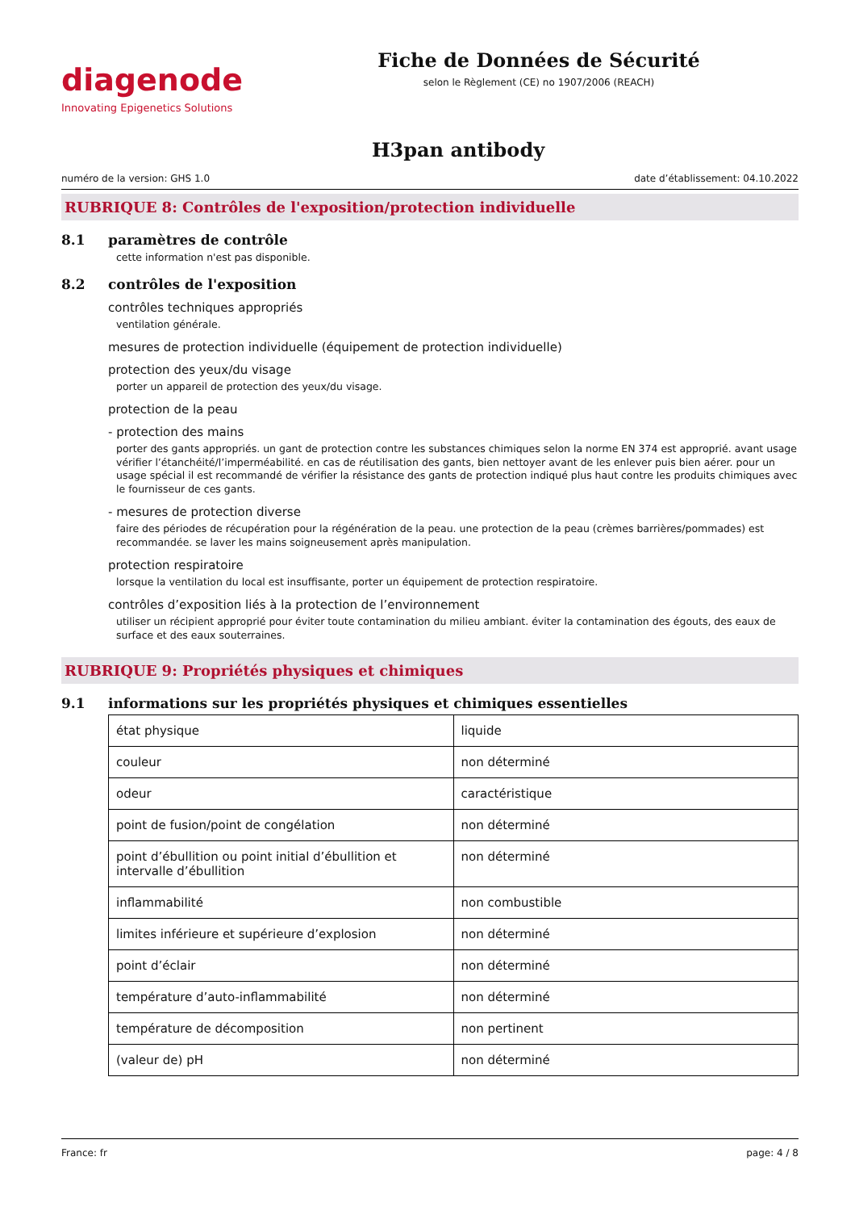diagenode
Innovating Epigenetics Solutions
Fiche de Données de Sécurité
selon le Règlement (CE) no 1907/2006 (REACH)
H3pan antibody
numéro de la version: GHS 1.0 date d’établissement: 04.10.2022
RUBRIQUE 8: Contrôles de l'exposition/protection individuelle
8.1 paramètres de contrôle
cette information n'est pas disponible.
8.2 contrôles de l'exposition
contrôles techniques appropriés
ventilation générale.
mesures de protection individuelle (équipement de protection individuelle)
protection des yeux/du visage
porter un appareil de protection des yeux/du visage.
protection de la peau
- protection des mains
porter des gants appropriés. un gant de protection contre les substances chimiques selon la norme EN 374 est approprié. avant usage vérifier l’étanchéité/l’imperméabilité. en cas de réutilisation des gants, bien nettoyer avant de les enlever puis bien aérer. pour un usage spécial il est recommandé de vérifier la résistance des gants de protection indiqué plus haut contre les produits chimiques avec le fournisseur de ces gants.
- mesures de protection diverse
faire des périodes de récupération pour la régénération de la peau. une protection de la peau (crèmes barrières/pommades) est recommandée. se laver les mains soigneusement après manipulation.
protection respiratoire
lorsque la ventilation du local est insuffisante, porter un équipement de protection respiratoire.
contrôles d’exposition liés à la protection de l’environnement
utiliser un récipient approprié pour éviter toute contamination du milieu ambiant. éviter la contamination des égouts, des eaux de surface et des eaux souterraines.
RUBRIQUE 9: Propriétés physiques et chimiques
9.1 informations sur les propriétés physiques et chimiques essentielles
| état physique | liquide |
| couleur | non déterminé |
| odeur | caractéristique |
| point de fusion/point de congélation | non déterminé |
| point d’ébullition ou point initial d’ébullition et intervalle d’ébullition | non déterminé |
| inflammabilité | non combustible |
| limites inférieure et supérieure d’explosion | non déterminé |
| point d’éclair | non déterminé |
| température d’auto-inflammabilité | non déterminé |
| température de décomposition | non pertinent |
| (valeur de) pH | non déterminé |
France: fr page: 4 / 8